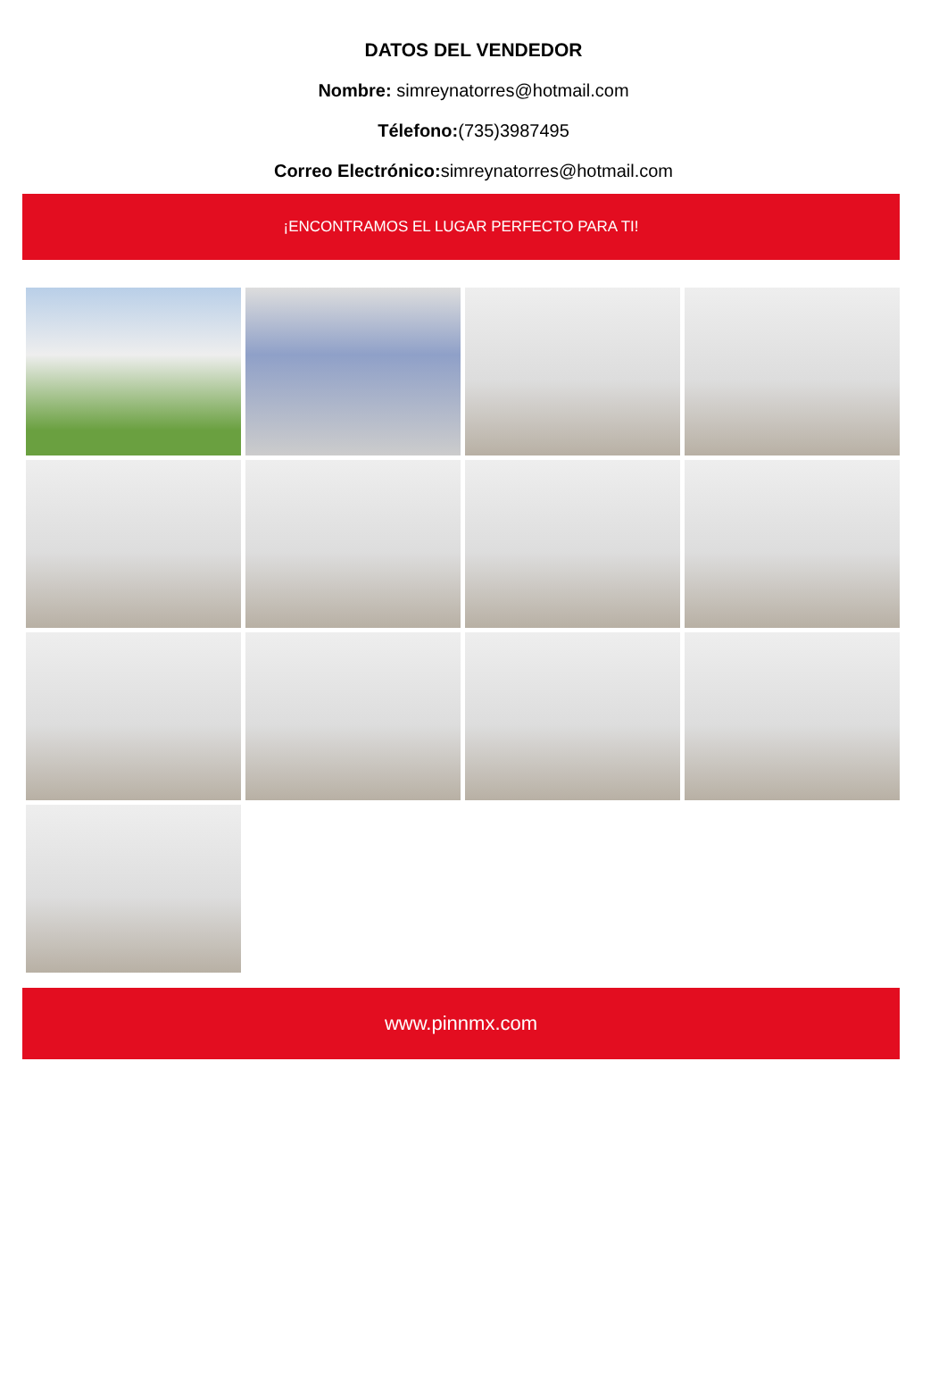DATOS DEL VENDEDOR
Nombre: simreynatorres@hotmail.com
Télefono:(735)3987495
Correo Electrónico: simreynatorres@hotmail.com
¡ENCONTRAMOS EL LUGAR PERFECTO PARA TI!
www.pinnmx.com